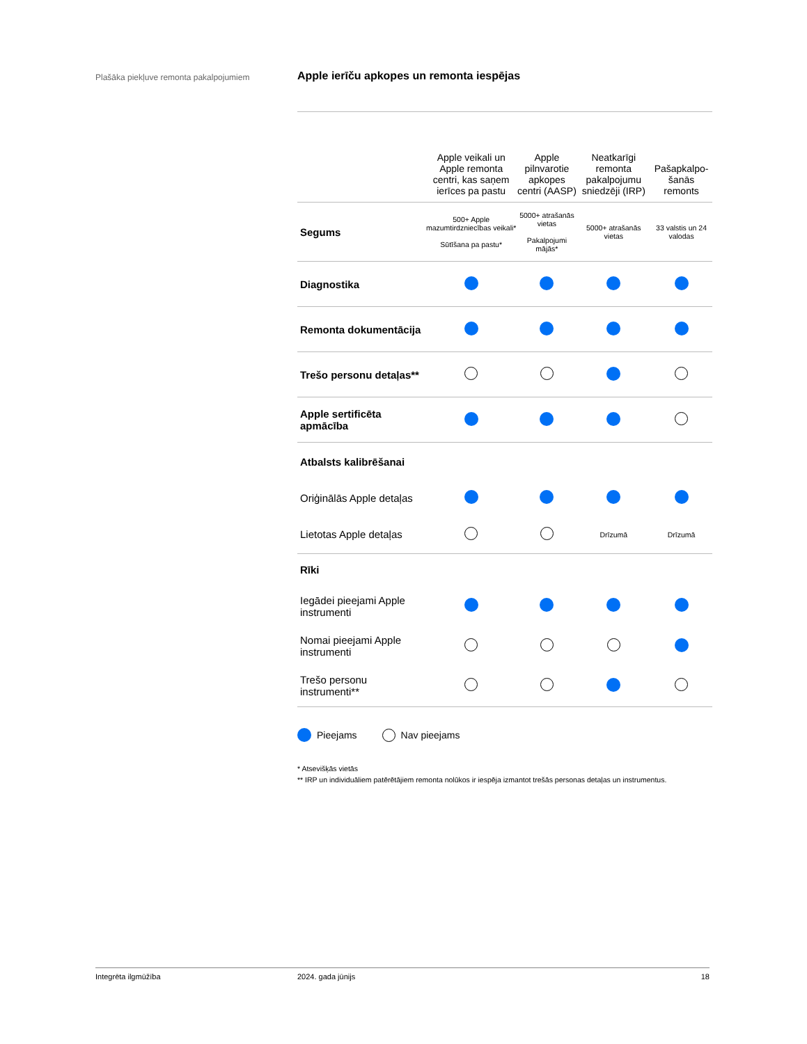Plašāka piekļuve remonta pakalpojumiem
Apple ierīču apkopes un remonta iespējas
| | Apple veikali un Apple remonta centri, kas saņem ierīces pa pastu | Apple pilnvarotie apkopes centri (AASP) | Neatkarīgi remonta pakalpojumu sniedzēji (IRP) | Pašapkalpo-šanās remonts |
| --- | --- | --- | --- | --- |
| Segums | 500+ Apple mazumtirdzniecības veikali* Sūtīšana pa pastu* | 5000+ atrašanās vietas Pakalpojumi mājās* | 5000+ atrašanās vietas | 33 valstis un 24 valodas |
| Diagnostika | | | | |
| Remonta dokumentācija | | | | |
| Trešo personu detaļas** | | | | |
| Apple sertificēta apmācība | | | | |
| Atbalsts kalibrēšanai | | | | |
| Oriģinālās Apple detaļas | | | | |
| Lietotas Apple detaļas | | | Drīzumā | Drīzumā |
| Rīki | | | | |
| Iegādei pieejami Apple instrumenti | | | | |
| Nomai pieejami Apple instrumenti | | | | |
| Trešo personu instrumenti** | | | | |
Pieejams Nav pieejams
* Atsevišķās vietās
** IRP un individuāliem patērētājiem remonta nolūkos ir iespēja izmantot trešās personas detaļas un instrumentus.
Integrēta ilgmūžība 2024. gada jūnijs 18